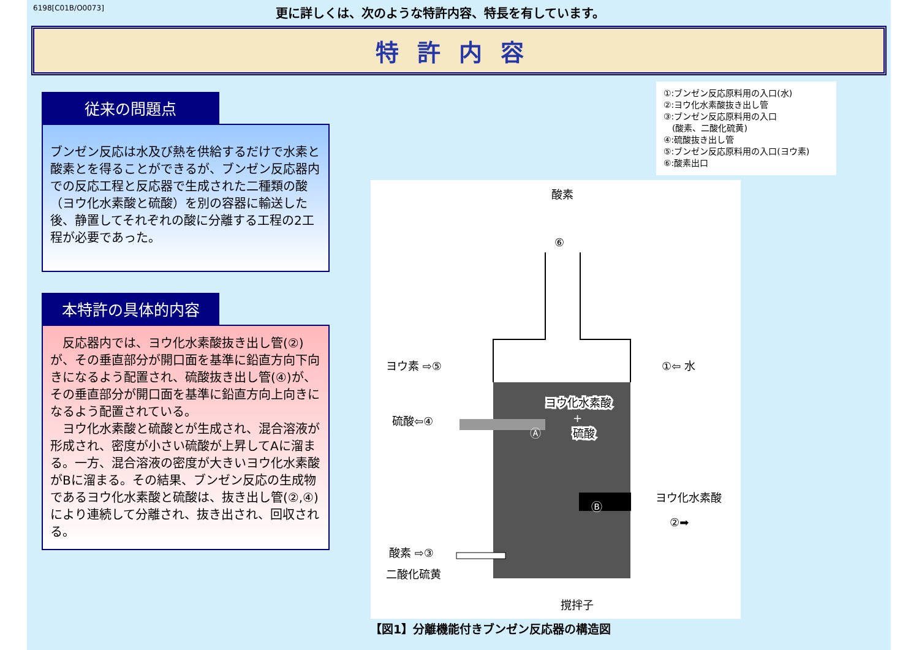6198[C01B/O0073] 更に詳しくは、次のような特許内容、特長を有しています。
特許内容
従来の問題点
ブンゼン反応は水及び熱を供給するだけで水素と酸素とを得ることができるが、ブンゼン反応器内での反応工程と反応器で生成された二種類の酸（ヨウ化水素酸と硫酸）を別の容器に輸送した後、静置してそれぞれの酸に分離する工程の2工程が必要であった。
本特許の具体的内容
　反応器内では、ヨウ化水素酸抜き出し管(②)が、その垂直部分が開口面を基準に鉛直方向下向きになるよう配置され、硫酸抜き出し管(④)が、その垂直部分が開口面を基準に鉛直方向上向きになるよう配置されている。
　ヨウ化水素酸と硫酸とが生成され、混合溶液が形成され、密度が小さい硫酸が上昇してAに溜まる。一方、混合溶液の密度が大きいヨウ化水素酸がBに溜まる。その結果、ブンゼン反応の生成物であるヨウ化水素酸と硫酸は、抜き出し管(②,④)により連続して分離され、抜き出され、回収される。
①:ブンゼン反応原料用の入口(水)
②:ヨウ化水素酸抜き出し管
③:ブンゼン反応原料用の入口
　(酸素、二酸化硫黄)
④:硫酸抜き出し管
⑤:ブンゼン反応原料用の入口(ヨウ素)
⑥:酸素出口
酸素
⑥
ヨウ素 ⇨⑤
①⇦ 水
ヨウ化水素酸
+
硫酸
硫酸⇦④
Ⓐ
Ⓑ
ヨウ化水素酸
②➡
酸素 ⇨③
二酸化硫黄
撹拌子
【図1】分離機能付きブンゼン反応器の構造図